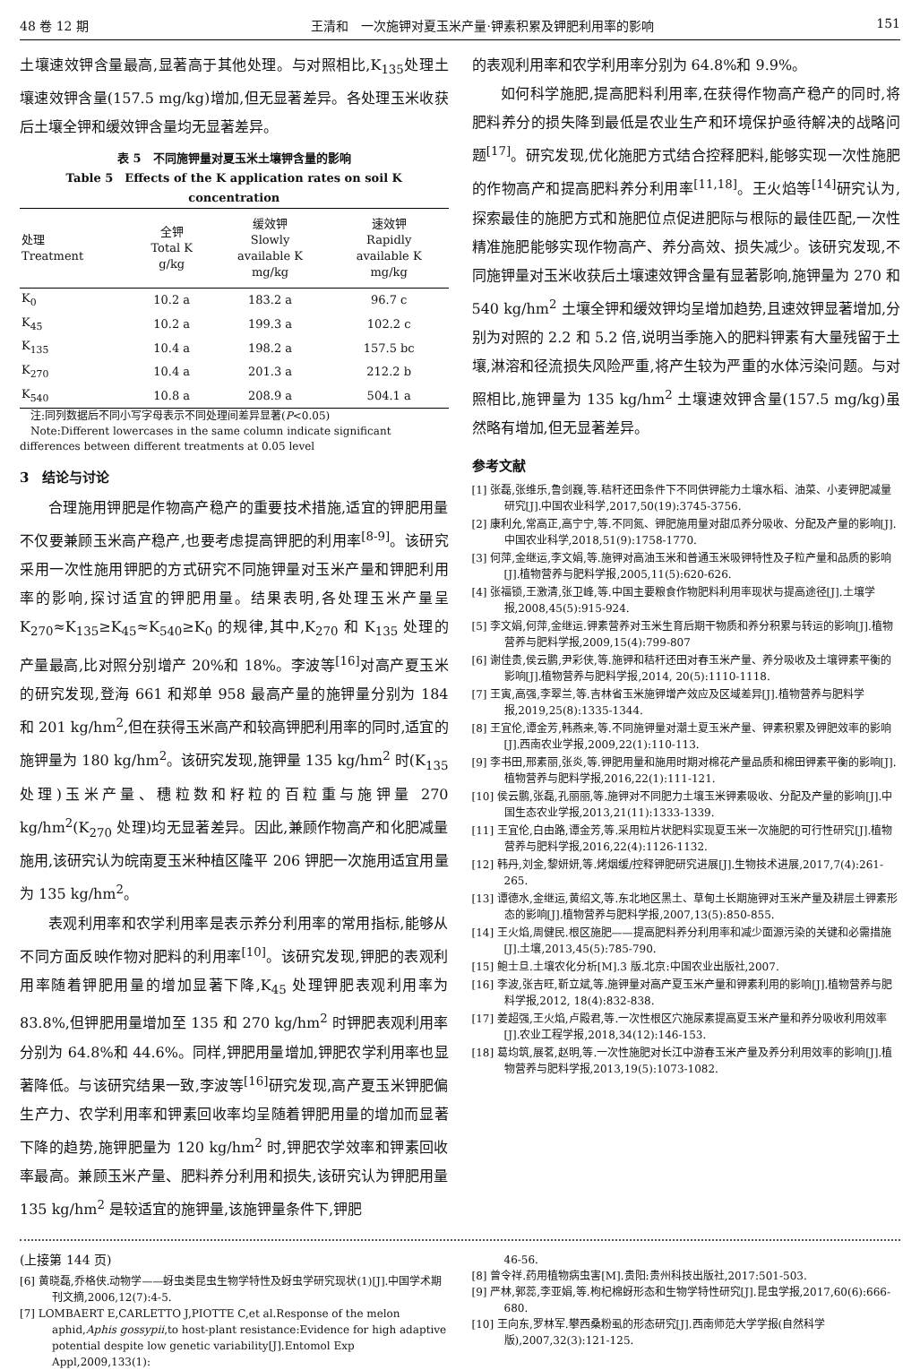48 卷 12 期 王清和　一次施钾对夏玉米产量·钾素积累及钾肥利用率的影响 151
土壤速效钾含量最高,显著高于其他处理。与对照相比,K<sub>135</sub>处理土壤速效钾含量(157.5 mg/kg)增加,但无显著差异。各处理玉米收获后土壤全钾和缓效钾含量均无显著差异。
表 5　不同施钾量对夏玉米土壤钾含量的影响
Table 5　Effects of the K application rates on soil K concentration
| 处理 Treatment | 全钾 Total K g/kg | 缓效钾 Slowly available K mg/kg | 速效钾 Rapidly available K mg/kg |
| --- | --- | --- | --- |
| K<sub>0</sub> | 10.2 a | 183.2 a | 96.7 c |
| K<sub>45</sub> | 10.2 a | 199.3 a | 102.2 c |
| K<sub>135</sub> | 10.4 a | 198.2 a | 157.5 bc |
| K<sub>270</sub> | 10.4 a | 201.3 a | 212.2 b |
| K<sub>540</sub> | 10.8 a | 208.9 a | 504.1 a |
　注:同列数据后不同小写字母表示不同处理间差异显著(P<0.05)
　Note:Different lowercases in the same column indicate significant differences between different treatments at 0.05 level
3　结论与讨论
合理施用钾肥是作物高产稳产的重要技术措施,适宜的钾肥用量不仅要兼顾玉米高产稳产,也要考虑提高钾肥的利用率<sup>[8-9]</sup>。该研究采用一次性施用钾肥的方式研究不同施钾量对玉米产量和钾肥利用率的影响,探讨适宜的钾肥用量。结果表明,各处理玉米产量呈 K<sub>270</sub>≈K<sub>135</sub>≥K<sub>45</sub>≈K<sub>540</sub>≥K<sub>0</sub> 的规律,其中,K<sub>270</sub> 和 K<sub>135</sub> 处理的产量最高,比对照分别增产 20%和 18%。李波等<sup>[16]</sup>对高产夏玉米的研究发现,登海 661 和郑单 958 最高产量的施钾量分别为 184 和 201 kg/hm<sup>2</sup>,但在获得玉米高产和较高钾肥利用率的同时,适宜的施钾量为 180 kg/hm<sup>2</sup>。该研究发现,施钾量 135 kg/hm<sup>2</sup> 时(K<sub>135</sub>处理)玉米产量、穗粒数和籽粒的百粒重与施钾量 270 kg/hm<sup>2</sup>(K<sub>270</sub> 处理)均无显著差异。因此,兼顾作物高产和化肥减量施用,该研究认为皖南夏玉米种植区隆平 206 钾肥一次施用适宜用量为 135 kg/hm<sup>2</sup>。
表观利用率和农学利用率是表示养分利用率的常用指标,能够从不同方面反映作物对肥料的利用率<sup>[10]</sup>。该研究发现,钾肥的表观利用率随着钾肥用量的增加显著下降,K<sub>45</sub> 处理钾肥表观利用率为 83.8%,但钾肥用量增加至 135 和 270 kg/hm<sup>2</sup> 时钾肥表观利用率分别为 64.8%和 44.6%。同样,钾肥用量增加,钾肥农学利用率也显著降低。与该研究结果一致,李波等<sup>[16]</sup>研究发现,高产夏玉米钾肥偏生产力、农学利用率和钾素回收率均呈随着钾肥用量的增加而显著下降的趋势,施钾肥量为 120 kg/hm<sup>2</sup> 时,钾肥农学效率和钾素回收率最高。兼顾玉米产量、肥料养分利用和损失,该研究认为钾肥用量 135 kg/hm<sup>2</sup> 是较适宜的施钾量,该施钾量条件下,钾肥
的表观利用率和农学利用率分别为 64.8%和 9.9%。
如何科学施肥,提高肥料利用率,在获得作物高产稳产的同时,将肥料养分的损失降到最低是农业生产和环境保护亟待解决的战略问题<sup>[17]</sup>。研究发现,优化施肥方式结合控释肥料,能够实现一次性施肥的作物高产和提高肥料养分利用率<sup>[11,18]</sup>。王火焰等<sup>[14]</sup>研究认为,探索最佳的施肥方式和施肥位点促进肥际与根际的最佳匹配,一次性精准施肥能够实现作物高产、养分高效、损失减少。该研究发现,不同施钾量对玉米收获后土壤速效钾含量有显著影响,施钾量为 270 和 540 kg/hm<sup>2</sup> 土壤全钾和缓效钾均呈增加趋势,且速效钾显著增加,分别为对照的 2.2 和 5.2 倍,说明当季施入的肥料钾素有大量残留于土壤,淋溶和径流损失风险严重,将产生较为严重的水体污染问题。与对照相比,施钾量为 135 kg/hm<sup>2</sup> 土壤速效钾含量(157.5 mg/kg)虽然略有增加,但无显著差异。
参考文献
[1] 张磊,张维乐,鲁剑巍,等.秸秆还田条件下不同供钾能力土壤水稻、油菜、小麦钾肥减量研究[J].中国农业科学,2017,50(19):3745-3756.
[2] 康利允,常高正,高宁宁,等.不同氮、钾肥施用量对甜瓜养分吸收、分配及产量的影响[J].中国农业科学,2018,51(9):1758-1770.
[3] 何萍,金继运,李文娟,等.施钾对高油玉米和普通玉米吸钾特性及子粒产量和品质的影响[J].植物营养与肥料学报,2005,11(5):620-626.
[4] 张福锁,王激清,张卫峰,等.中国主要粮食作物肥料利用率现状与提高途径[J].土壤学报,2008,45(5):915-924.
[5] 李文娟,何萍,金继运.钾素营养对玉米生育后期干物质和养分积累与转运的影响[J].植物营养与肥料学报,2009,15(4):799-807
[6] 谢佳贵,侯云鹏,尹彩侠,等.施钾和秸秆还田对春玉米产量、养分吸收及土壤钾素平衡的影响[J].植物营养与肥料学报,2014, 20(5):1110-1118.
[7] 王寅,高强,李翠兰,等.吉林省玉米施钾增产效应及区域差异[J].植物营养与肥料学报,2019,25(8):1335-1344.
[8] 王宜伦,谭金芳,韩燕来,等.不同施钾量对潮土夏玉米产量、钾素积累及钾肥效率的影响[J].西南农业学报,2009,22(1):110-113.
[9] 李书田,邢素丽,张炎,等.钾肥用量和施用时期对棉花产量品质和棉田钾素平衡的影响[J].植物营养与肥料学报,2016,22(1):111-121.
[10] 侯云鹏,张磊,孔丽丽,等.施钾对不同肥力土壤玉米钾素吸收、分配及产量的影响[J].中国生态农业学报,2013,21(11):1333-1339.
[11] 王宜伦,白由路,谭金芳,等.采用粒片状肥料实现夏玉米一次施肥的可行性研究[J].植物营养与肥料学报,2016,22(4):1126-1132.
[12] 韩丹,刘金,黎妍妍,等.烤烟缓/控释钾肥研究进展[J].生物技术进展,2017,7(4):261-265.
[13] 谭德水,金继运,黄绍文,等.东北地区黑土、草甸土长期施钾对玉米产量及耕层土钾素形态的影响[J].植物营养与肥料学报,2007,13(5):850-855.
[14] 王火焰,周健民.根区施肥——提高肥料养分利用率和减少面源污染的关键和必需措施[J].土壤,2013,45(5):785-790.
[15] 鲍士旦.土壤农化分析[M].3 版.北京:中国农业出版社,2007.
[16] 李波,张吉旺,靳立斌,等.施钾量对高产夏玉米产量和钾素利用的影响[J].植物营养与肥料学报,2012, 18(4):832-838.
[17] 姜超强,王火焰,卢殿君,等.一次性根区穴施尿素提高夏玉米产量和养分吸收利用效率[J].农业工程学报,2018,34(12):146-153.
[18] 葛均筑,展茗,赵明,等.一次性施肥对长江中游春玉米产量及养分利用效率的影响[J].植物营养与肥料学报,2013,19(5):1073-1082.
(上接第 144 页)
[6] 黄晓磊,乔格侠.动物学——蚜虫类昆虫生物学特性及蚜虫学研究现状(1)[J].中国学术期刊文摘,2006,12(7):4-5.
[7] LOMBAERT E,CARLETTO J,PIOTTE C,et al.Response of the melon aphid,Aphis gossypii,to host-plant resistance:Evidence for high adaptive potential despite low genetic variability[J].Entomol Exp Appl,2009,133(1):
46-56.
[8] 曾令祥.药用植物病虫害[M].贵阳:贵州科技出版社,2017:501-503.
[9] 严林,郭蕊,李亚娟,等.枸杞棉蚜形态和生物学特性研究[J].昆虫学报,2017,60(6):666-680.
[10] 王向东,罗林军.攀西桑粉虱的形态研究[J].西南师范大学学报(自然科学版),2007,32(3):121-125.